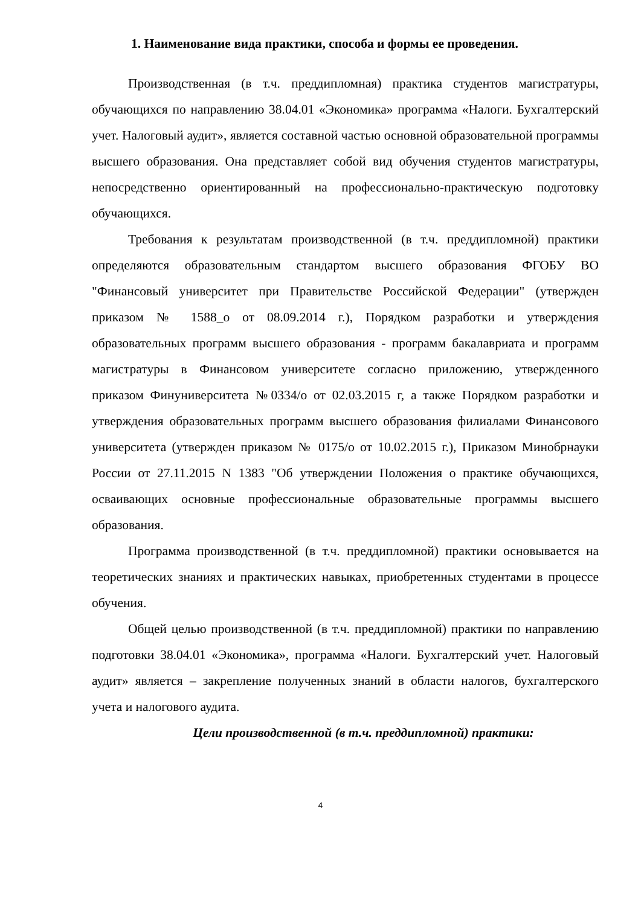1. Наименование вида практики, способа и формы ее проведения.
Производственная (в т.ч. преддипломная) практика студентов магистратуры, обучающихся по направлению 38.04.01 «Экономика» программа «Налоги. Бухгалтерский учет. Налоговый аудит», является составной частью основной образовательной программы высшего образования. Она представляет собой вид обучения студентов магистратуры, непосредственно ориентированный на профессионально-практическую подготовку обучающихся.
Требования к результатам производственной (в т.ч. преддипломной) практики определяются образовательным стандартом высшего образования ФГОБУ ВО "Финансовый университет при Правительстве Российской Федерации" (утвержден приказом № 1588_о от 08.09.2014 г.), Порядком разработки и утверждения образовательных программ высшего образования - программ бакалавриата и программ магистратуры в Финансовом университете согласно приложению, утвержденного приказом Финуниверситета №0334/о от 02.03.2015 г, а также Порядком разработки и утверждения образовательных программ высшего образования филиалами Финансового университета (утвержден приказом № 0175/о от 10.02.2015 г.), Приказом Минобрнауки России от 27.11.2015 N 1383 "Об утверждении Положения о практике обучающихся, осваивающих основные профессиональные образовательные программы высшего образования.
Программа производственной (в т.ч. преддипломной) практики основывается на теоретических знаниях и практических навыках, приобретенных студентами в процессе обучения.
Общей целью производственной (в т.ч. преддипломной) практики по направлению подготовки 38.04.01 «Экономика», программа «Налоги. Бухгалтерский учет. Налоговый аудит» является – закрепление полученных знаний в области налогов, бухгалтерского учета и налогового аудита.
Цели производственной (в т.ч. преддипломной) практики:
4